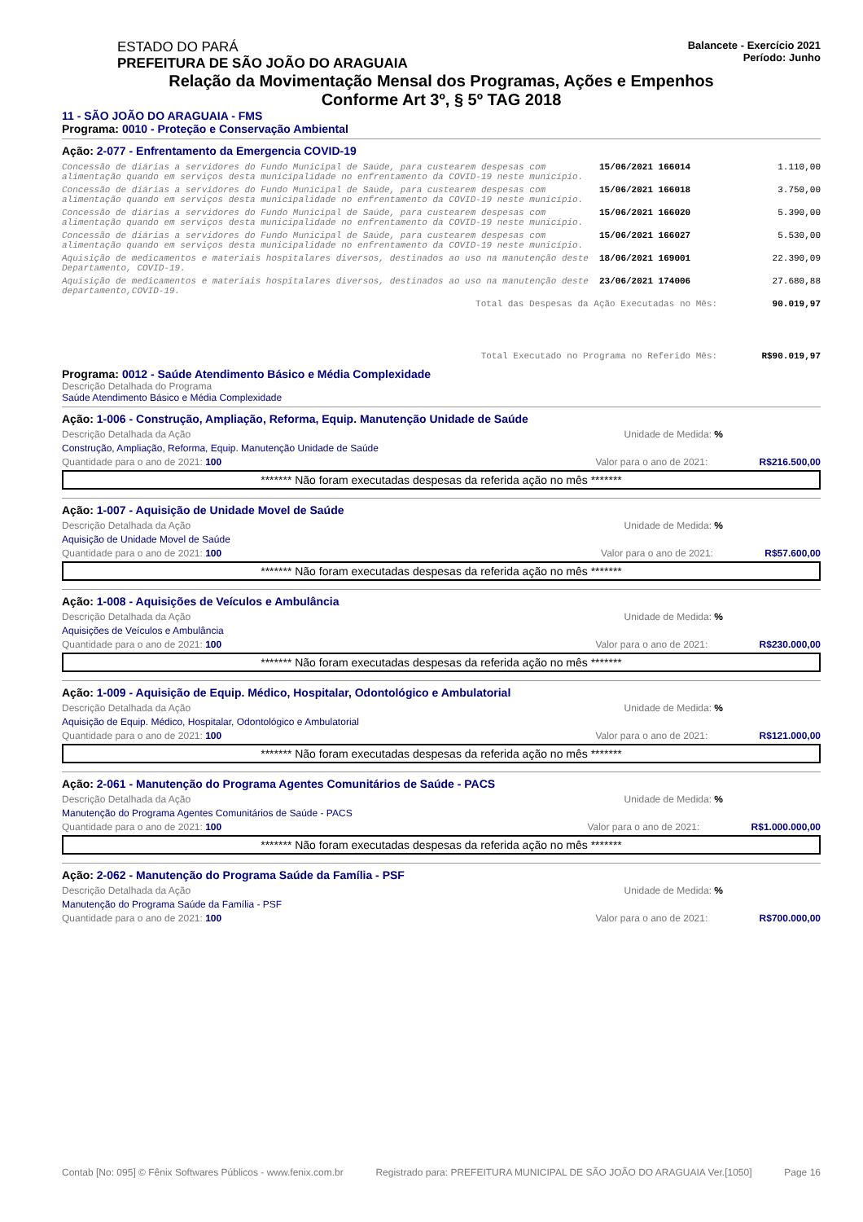ESTADO DO PARÁ
PREFEITURA DE SÃO JOÃO DO ARAGUAIA
Balancete - Exercício 2021
Período: Junho
Relação da Movimentação Mensal dos Programas, Ações e Empenhos
Conforme Art 3º, § 5º TAG 2018
11 - SÃO JOÃO DO ARAGUAIA - FMS
Programa: 0010 - Proteção e Conservação Ambiental
Ação: 2-077 - Enfrentamento da Emergencia COVID-19
| Concessão de diárias a servidores do Fundo Municipal de Saúde, para custearem despesas com alimentação quando em serviços desta municipalidade no enfrentamento da COVID-19 neste município. | 15/06/2021 166014 | 1.110,00 |
| Concessão de diárias a servidores do Fundo Municipal de Saúde, para custearem despesas com alimentação quando em serviços desta municipalidade no enfrentamento da COVID-19 neste município. | 15/06/2021 166018 | 3.750,00 |
| Concessão de diárias a servidores do Fundo Municipal de Saúde, para custearem despesas com alimentação quando em serviços desta municipalidade no enfrentamento da COVID-19 neste município. | 15/06/2021 166020 | 5.390,00 |
| Concessão de diárias a servidores do Fundo Municipal de Saúde, para custearem despesas com alimentação quando em serviços desta municipalidade no enfrentamento da COVID-19 neste município. | 15/06/2021 166027 | 5.530,00 |
| Aquisição de medicamentos e materiais hospitalares diversos, destinados ao uso na manutenção deste Departamento, COVID-19. | 18/06/2021 169001 | 22.390,09 |
| Aquisição de medicamentos e materiais hospitalares diversos, destinados ao uso na manutenção deste departamento,COVID-19. | 23/06/2021 174006 | 27.680,88 |
| Total das Despesas da Ação Executadas no Mês: | | 90.019,97 |
| Total Executado no Programa no Referido Mês: | | R$90.019,97 |
Programa: 0012 - Saúde Atendimento Básico e Média Complexidade
Descrição Detalhada do Programa
Saúde Atendimento Básico e Média Complexidade
Ação: 1-006 - Construção, Ampliação, Reforma, Equip. Manutenção Unidade de Saúde
Descrição Detalhada da Ação Unidade de Medida: %
Construção, Ampliação, Reforma, Equip. Manutenção Unidade de Saúde
Quantidade para o ano de 2021: 100 Valor para o ano de 2021: R$216.500,00
******* Não foram executadas despesas da referida ação no mês *******
Ação: 1-007 - Aquisição de Unidade Movel de Saúde
Descrição Detalhada da Ação Unidade de Medida: %
Aquisição de Unidade Movel de Saúde
Quantidade para o ano de 2021: 100 Valor para o ano de 2021: R$57.600,00
******* Não foram executadas despesas da referida ação no mês *******
Ação: 1-008 - Aquisições de Veículos e Ambulância
Descrição Detalhada da Ação Unidade de Medida: %
Aquisições de Veículos e Ambulância
Quantidade para o ano de 2021: 100 Valor para o ano de 2021: R$230.000,00
******* Não foram executadas despesas da referida ação no mês *******
Ação: 1-009 - Aquisição de Equip. Médico, Hospitalar, Odontológico e Ambulatorial
Descrição Detalhada da Ação Unidade de Medida: %
Aquisição de Equip. Médico, Hospitalar, Odontológico e Ambulatorial
Quantidade para o ano de 2021: 100 Valor para o ano de 2021: R$121.000,00
******* Não foram executadas despesas da referida ação no mês *******
Ação: 2-061 - Manutenção do Programa Agentes Comunitários de Saúde - PACS
Descrição Detalhada da Ação Unidade de Medida: %
Manutenção do Programa Agentes Comunitários de Saúde - PACS
Quantidade para o ano de 2021: 100 Valor para o ano de 2021: R$1.000.000,00
******* Não foram executadas despesas da referida ação no mês *******
Ação: 2-062 - Manutenção do Programa Saúde da Família - PSF
Descrição Detalhada da Ação Unidade de Medida: %
Manutenção do Programa Saúde da Família - PSF
Quantidade para o ano de 2021: 100 Valor para o ano de 2021: R$700.000,00
Contab [No: 095] © Fênix Softwares Públicos - www.fenix.com.br Registrado para: PREFEITURA MUNICIPAL DE SÃO JOÃO DO ARAGUAIA Ver.[1050] Page 16